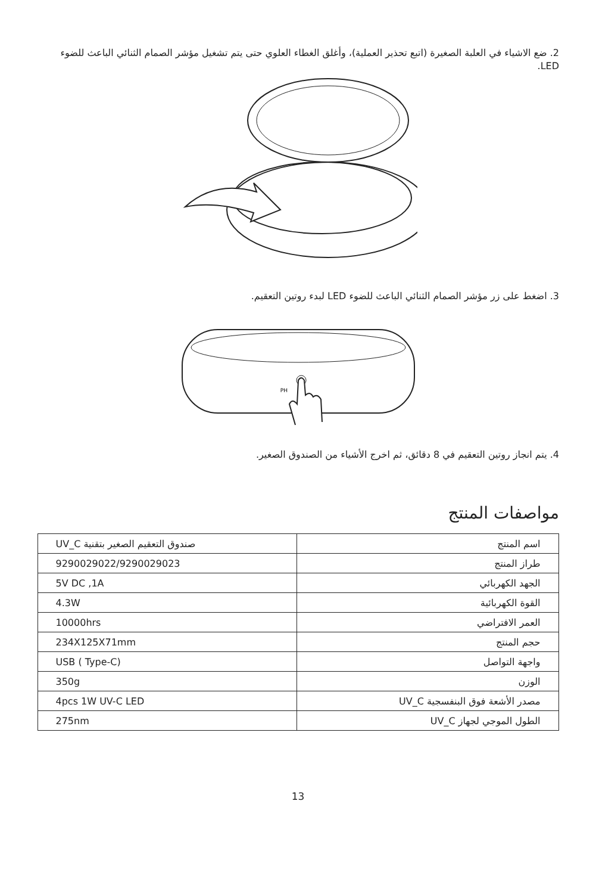2. ضع الاشياء في العلبة الصغيرة (اتبع تحذير العملية)، وأغلق الغطاء العلوي حتى يتم تشغيل مؤشر الصمام الثنائي الباعث للضوء LED.
3. اضغط على زر مؤشر الصمام الثنائي الباعث للضوء LED لبدء روتين التعقيم.
PH
4. يتم انجاز روتين التعقيم في 8 دقائق، ثم اخرج الأشياء من الصندوق الصغير.
مواصفات المنتج
| اسم المنتج | صندوق التعقيم الصغير بتقنية UV_C |
| طراز المنتج | 9290029022/9290029023 |
| الجهد الكهربائي | 5V DC ,1A |
| القوة الكهربائية | 4.3W |
| العمر الافتراضي | 10000hrs |
| حجم المنتج | 234X125X71mm |
| واجهة التواصل | USB ( Type-C) |
| الوزن | 350g |
| مصدر الأشعة فوق البنفسجية UV_C | 4pcs 1W UV-C LED |
| الطول الموجي لجهاز UV_C | 275nm |
13